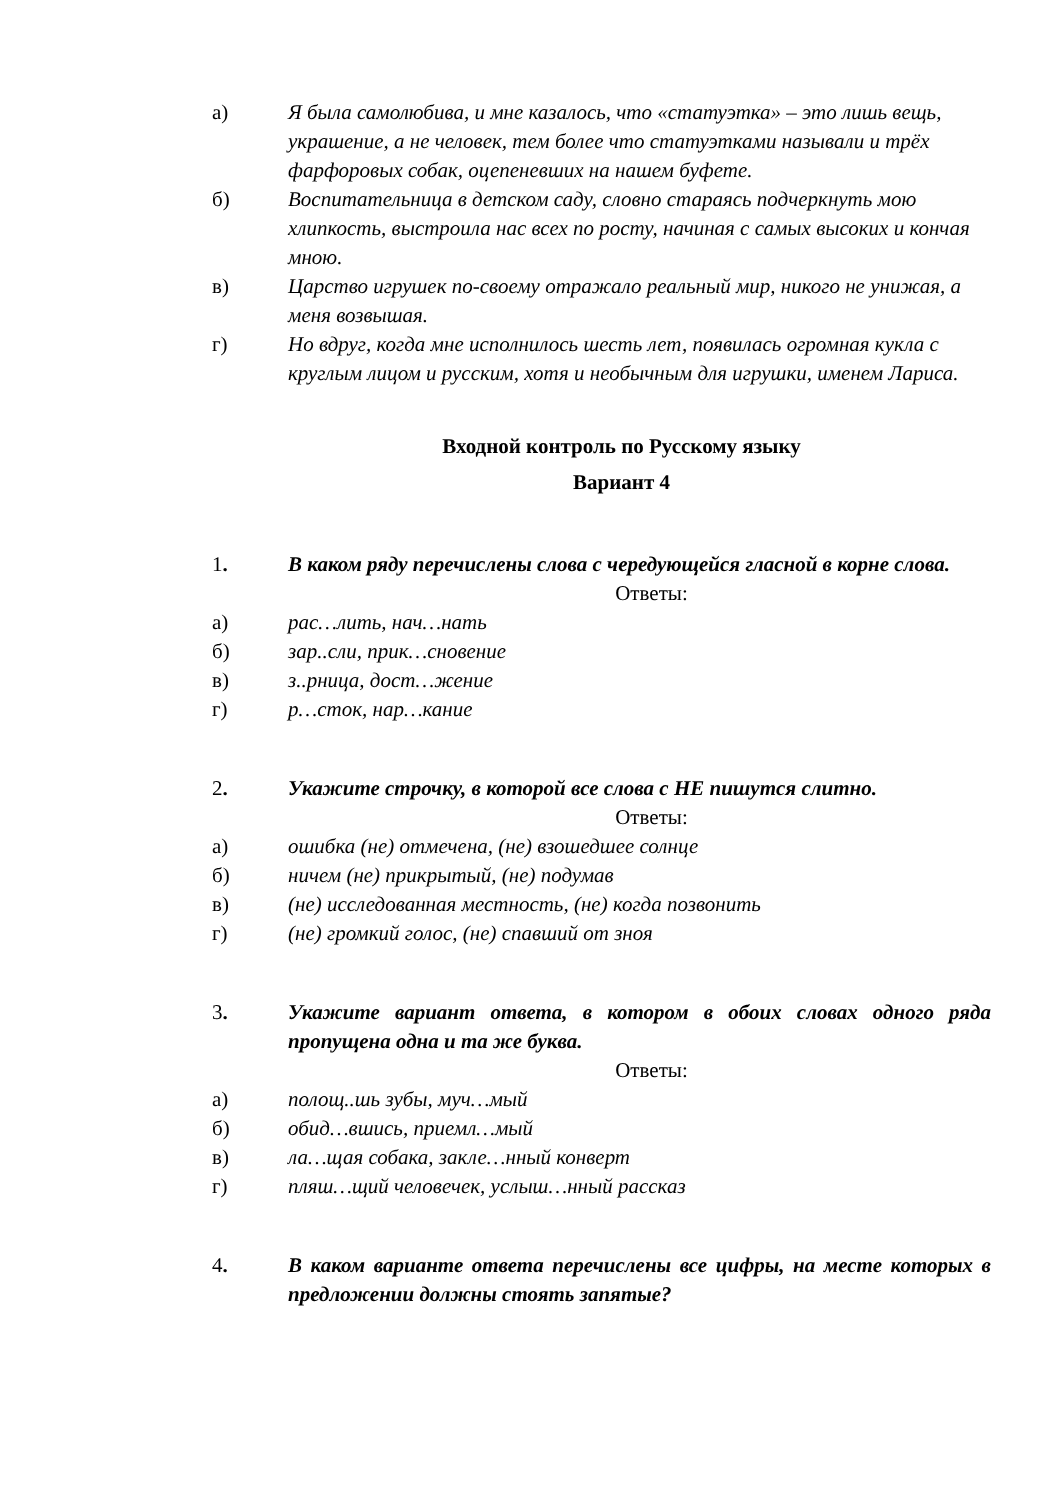а) Я была самолюбива, и мне казалось, что «статуэтка» – это лишь вещь, украшение, а не человек, тем более что статуэтками называли и трёх фарфоровых собак, оцепеневших на нашем буфете.
б) Воспитательница в детском саду, словно стараясь подчеркнуть мою хлипкость, выстроила нас всех по росту, начиная с самых высоких и кончая мною.
в) Царство игрушек по-своему отражало реальный мир, никого не унижая, а меня возвышая.
г) Но вдруг, когда мне исполнилось шесть лет, появилась огромная кукла с круглым лицом и русским, хотя и необычным для игрушки, именем Лариса.
Входной контроль по Русскому языку
Вариант 4
1. В каком ряду перечислены слова с чередующейся гласной в корне слова.
Ответы:
а) рас…лить, нач…нать
б) зар..сли, прик…сновение
в) з..рница, дост…жение
г) р…сток, нар…кание
2. Укажите строчку, в которой все слова с НЕ пишутся слитно.
Ответы:
а) ошибка (не) отмечена, (не) взошедшее солнце
б) ничем (не) прикрытый, (не) подумав
в) (не) исследованная местность, (не) когда позвонить
г) (не) громкий голос, (не) спавший от зноя
3. Укажите вариант ответа, в котором в обоих словах одного ряда пропущена одна и та же буква.
Ответы:
а) полощ..шь зубы, муч…мый
б) обид…вшись, приемл…мый
в) ла…щая собака, закле…нный конверт
г) пляш…щий человечек, услыш…нный рассказ
4. В каком варианте ответа перечислены все цифры, на месте которых в предложении должны стоять запятые?